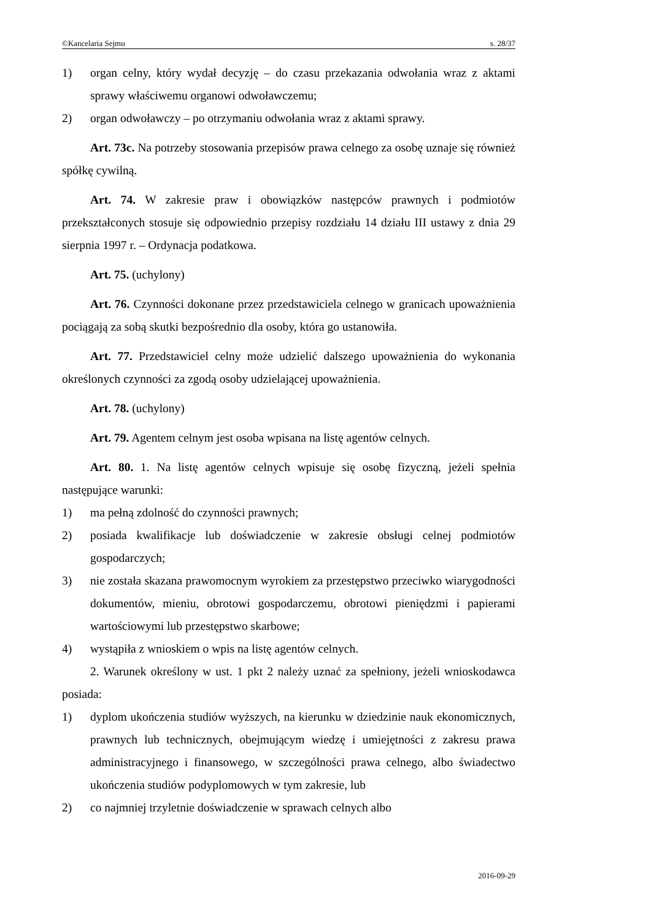©Kancelaria Sejmu s. 28/37
1) organ celny, który wydał decyzję – do czasu przekazania odwołania wraz z aktami sprawy właściwemu organowi odwoławczemu;
2) organ odwoławczy – po otrzymaniu odwołania wraz z aktami sprawy.
Art. 73c. Na potrzeby stosowania przepisów prawa celnego za osobę uznaje się również spółkę cywilną.
Art. 74. W zakresie praw i obowiązków następców prawnych i podmiotów przekształconych stosuje się odpowiednio przepisy rozdziału 14 działu III ustawy z dnia 29 sierpnia 1997 r. – Ordynacja podatkowa.
Art. 75. (uchylony)
Art. 76. Czynności dokonane przez przedstawiciela celnego w granicach upoważnienia pociągają za sobą skutki bezpośrednio dla osoby, która go ustanowiła.
Art. 77. Przedstawiciel celny może udzielić dalszego upoważnienia do wykonania określonych czynności za zgodą osoby udzielającej upoważnienia.
Art. 78. (uchylony)
Art. 79. Agentem celnym jest osoba wpisana na listę agentów celnych.
Art. 80. 1. Na listę agentów celnych wpisuje się osobę fizyczną, jeżeli spełnia następujące warunki:
1) ma pełną zdolność do czynności prawnych;
2) posiada kwalifikacje lub doświadczenie w zakresie obsługi celnej podmiotów gospodarczych;
3) nie została skazana prawomocnym wyrokiem za przestępstwo przeciwko wiarygodności dokumentów, mieniu, obrotowi gospodarczemu, obrotowi pieniędzmi i papierami wartościowymi lub przestępstwo skarbowe;
4) wystąpiła z wnioskiem o wpis na listę agentów celnych.
2. Warunek określony w ust. 1 pkt 2 należy uznać za spełniony, jeżeli wnioskodawca posiada:
1) dyplom ukończenia studiów wyższych, na kierunku w dziedzinie nauk ekonomicznych, prawnych lub technicznych, obejmującym wiedzę i umiejętności z zakresu prawa administracyjnego i finansowego, w szczególności prawa celnego, albo świadectwo ukończenia studiów podyplomowych w tym zakresie, lub
2) co najmniej trzyletnie doświadczenie w sprawach celnych albo
2016-09-29